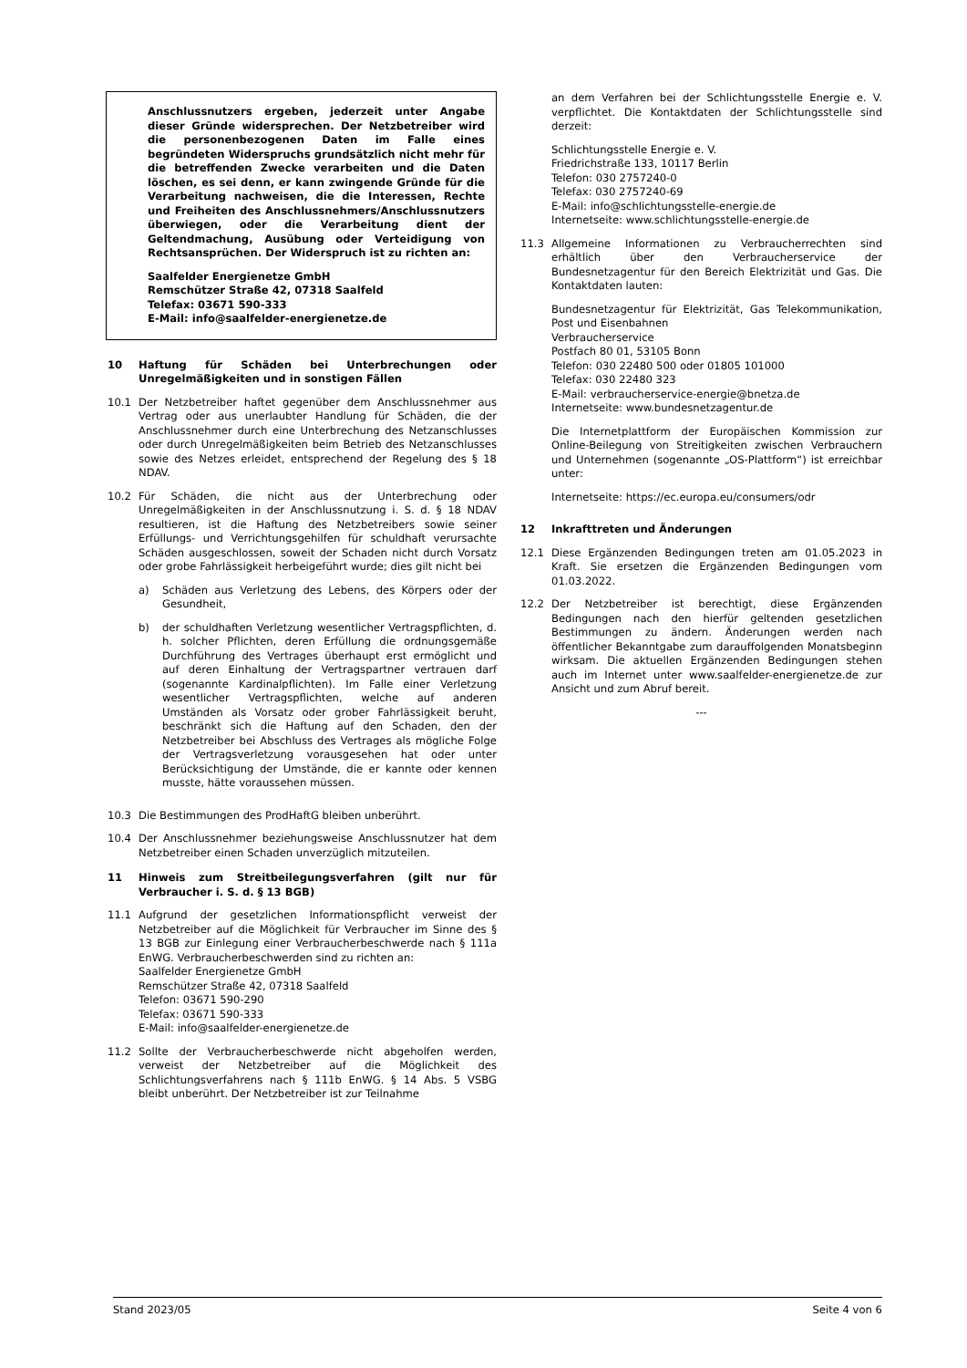Anschlussnutzers ergeben, jederzeit unter Angabe dieser Gründe widersprechen. Der Netzbetreiber wird die personenbezogenen Daten im Falle eines begründeten Widerspruchs grundsätzlich nicht mehr für die betreffenden Zwecke verarbeiten und die Daten löschen, es sei denn, er kann zwingende Gründe für die Verarbeitung nachweisen, die die Interessen, Rechte und Freiheiten des Anschlussnehmers/Anschlussnutzers überwiegen, oder die Verarbeitung dient der Geltendmachung, Ausübung oder Verteidigung von Rechtsansprüchen. Der Widerspruch ist zu richten an:
Saalfelder Energienetze GmbH
Remschützer Straße 42, 07318 Saalfeld
Telefax: 03671 590-333
E-Mail: info@saalfelder-energienetze.de
10 Haftung für Schäden bei Unterbrechungen oder Unregelmäßigkeiten und in sonstigen Fällen
10.1 Der Netzbetreiber haftet gegenüber dem Anschlussnehmer aus Vertrag oder aus unerlaubter Handlung für Schäden, die der Anschlussnehmer durch eine Unterbrechung des Netzanschlusses oder durch Unregelmäßigkeiten beim Betrieb des Netzanschlusses sowie des Netzes erleidet, entsprechend der Regelung des § 18 NDAV.
10.2 Für Schäden, die nicht aus der Unterbrechung oder Unregelmäßigkeiten in der Anschlussnutzung i. S. d. § 18 NDAV resultieren, ist die Haftung des Netzbetreibers sowie seiner Erfüllungs- und Verrichtungsgehilfen für schuldhaft verursachte Schäden ausgeschlossen, soweit der Schaden nicht durch Vorsatz oder grobe Fahrlässigkeit herbeigeführt wurde; dies gilt nicht bei
a) Schäden aus Verletzung des Lebens, des Körpers oder der Gesundheit,
b) der schuldhaften Verletzung wesentlicher Vertragspflichten, d. h. solcher Pflichten, deren Erfüllung die ordnungsgemäße Durchführung des Vertrages überhaupt erst ermöglicht und auf deren Einhaltung der Vertragspartner vertrauen darf (sogenannte Kardinalpflichten). Im Falle einer Verletzung wesentlicher Vertragspflichten, welche auf anderen Umständen als Vorsatz oder grober Fahrlässigkeit beruht, beschränkt sich die Haftung auf den Schaden, den der Netzbetreiber bei Abschluss des Vertrages als mögliche Folge der Vertragsverletzung vorausgesehen hat oder unter Berücksichtigung der Umstände, die er kannte oder kennen musste, hätte voraussehen müssen.
10.3 Die Bestimmungen des ProdHaftG bleiben unberührt.
10.4 Der Anschlussnehmer beziehungsweise Anschlussnutzer hat dem Netzbetreiber einen Schaden unverzüglich mitzuteilen.
11 Hinweis zum Streitbeilegungsverfahren (gilt nur für Verbraucher i. S. d. § 13 BGB)
11.1 Aufgrund der gesetzlichen Informationspflicht verweist der Netzbetreiber auf die Möglichkeit für Verbraucher im Sinne des § 13 BGB zur Einlegung einer Verbraucherbeschwerde nach § 111a EnWG. Verbraucherbeschwerden sind zu richten an:
Saalfelder Energienetze GmbH
Remschützer Straße 42, 07318 Saalfeld
Telefon: 03671 590-290
Telefax: 03671 590-333
E-Mail: info@saalfelder-energienetze.de
11.2 Sollte der Verbraucherbeschwerde nicht abgeholfen werden, verweist der Netzbetreiber auf die Möglichkeit des Schlichtungsverfahrens nach § 111b EnWG. § 14 Abs. 5 VSBG bleibt unberührt. Der Netzbetreiber ist zur Teilnahme
an dem Verfahren bei der Schlichtungsstelle Energie e. V. verpflichtet. Die Kontaktdaten der Schlichtungsstelle sind derzeit:
Schlichtungsstelle Energie e. V.
Friedrichstraße 133, 10117 Berlin
Telefon: 030 2757240-0
Telefax: 030 2757240-69
E-Mail: info@schlichtungsstelle-energie.de
Internetseite: www.schlichtungsstelle-energie.de
11.3 Allgemeine Informationen zu Verbraucherrechten sind erhältlich über den Verbraucherservice der Bundesnetzagentur für den Bereich Elektrizität und Gas. Die Kontaktdaten lauten:
Bundesnetzagentur für Elektrizität, Gas Telekommunikation, Post und Eisenbahnen
Verbraucherservice
Postfach 80 01, 53105 Bonn
Telefon: 030 22480 500 oder 01805 101000
Telefax: 030 22480 323
E-Mail: verbraucherservice-energie@bnetza.de
Internetseite: www.bundesnetzagentur.de
Die Internetplattform der Europäischen Kommission zur Online-Beilegung von Streitigkeiten zwischen Verbrauchern und Unternehmen (sogenannte „OS-Plattform“) ist erreichbar unter:
Internetseite: https://ec.europa.eu/consumers/odr
12 Inkrafttreten und Änderungen
12.1 Diese Ergänzenden Bedingungen treten am 01.05.2023 in Kraft. Sie ersetzen die Ergänzenden Bedingungen vom 01.03.2022.
12.2 Der Netzbetreiber ist berechtigt, diese Ergänzenden Bedingungen nach den hierfür geltenden gesetzlichen Bestimmungen zu ändern. Änderungen werden nach öffentlicher Bekanntgabe zum darauffolgenden Monatsbeginn wirksam. Die aktuellen Ergänzenden Bedingungen stehen auch im Internet unter www.saalfelder-energienetze.de zur Ansicht und zum Abruf bereit.
---
Stand 2023/05 Seite 4 von 6